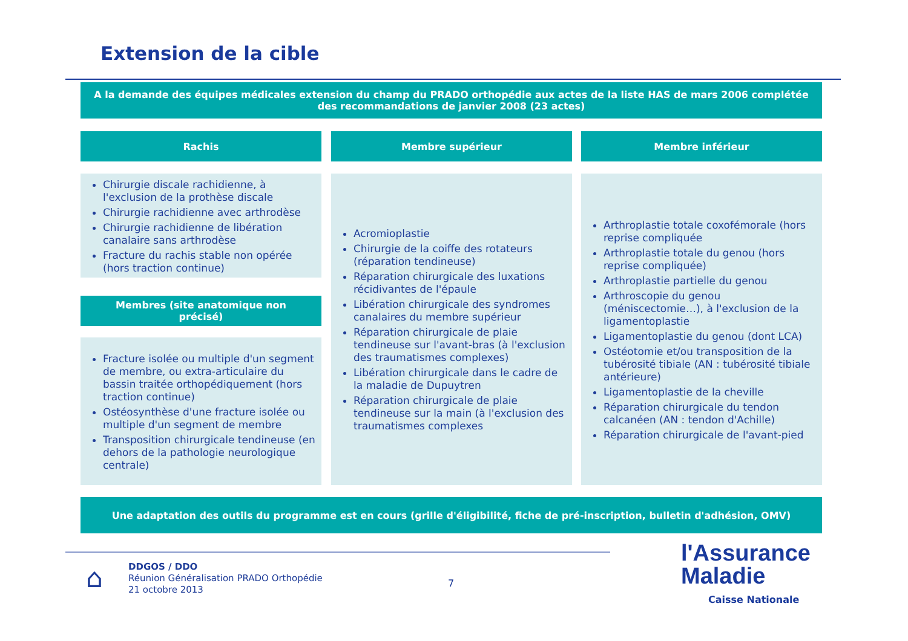Extension de la cible
A la demande des équipes médicales extension du champ du PRADO orthopédie aux actes de la liste HAS de mars 2006 complétée des recommandations de janvier 2008 (23 actes)
Rachis Membre supérieur Membre inférieur
Chirurgie discale rachidienne, à l'exclusion de la prothèse discale
Chirurgie rachidienne avec arthrodèse
Chirurgie rachidienne de libération canalaire sans arthrodèse
Fracture du rachis stable non opérée (hors traction continue)
Membres (site anatomique non précisé)
Fracture isolée ou multiple d'un segment de membre, ou extra-articulaire du bassin traitée orthopédiquement (hors traction continue)
Ostéosynthèse d'une fracture isolée ou multiple d'un segment de membre
Transposition chirurgicale tendineuse (en dehors de la pathologie neurologique centrale)
Acromioplastie
Chirurgie de la coiffe des rotateurs (réparation tendineuse)
Réparation chirurgicale des luxations récidivantes de l'épaule
Libération chirurgicale des syndromes canalaires du membre supérieur
Réparation chirurgicale de plaie tendineuse sur l'avant-bras (à l'exclusion des traumatismes complexes)
Libération chirurgicale dans le cadre de la maladie de Dupuytren
Réparation chirurgicale de plaie tendineuse sur la main (à l'exclusion des traumatismes complexes
Arthroplastie totale coxofémorale (hors reprise compliquée
Arthroplastie totale du genou (hors reprise compliquée)
Arthroplastie partielle du genou
Arthroscopie du genou (méniscectomie…), à l'exclusion de la ligamentoplastie
Ligamentoplastie du genou (dont LCA)
Ostéotomie et/ou transposition de la tubérosité tibiale (AN : tubérosité tibiale antérieure)
Ligamentoplastie de la cheville
Réparation chirurgicale du tendon calcanéen (AN : tendon d'Achille)
Réparation chirurgicale de l'avant-pied
Une adaptation des outils du programme est en cours (grille d'éligibilité, fiche de pré-inscription, bulletin d'adhésion, OMV)
⌂
DDGOS / DDO
Réunion Généralisation PRADO Orthopédie
21 octobre 2013
7
l'Assurance
Maladie
Caisse Nationale